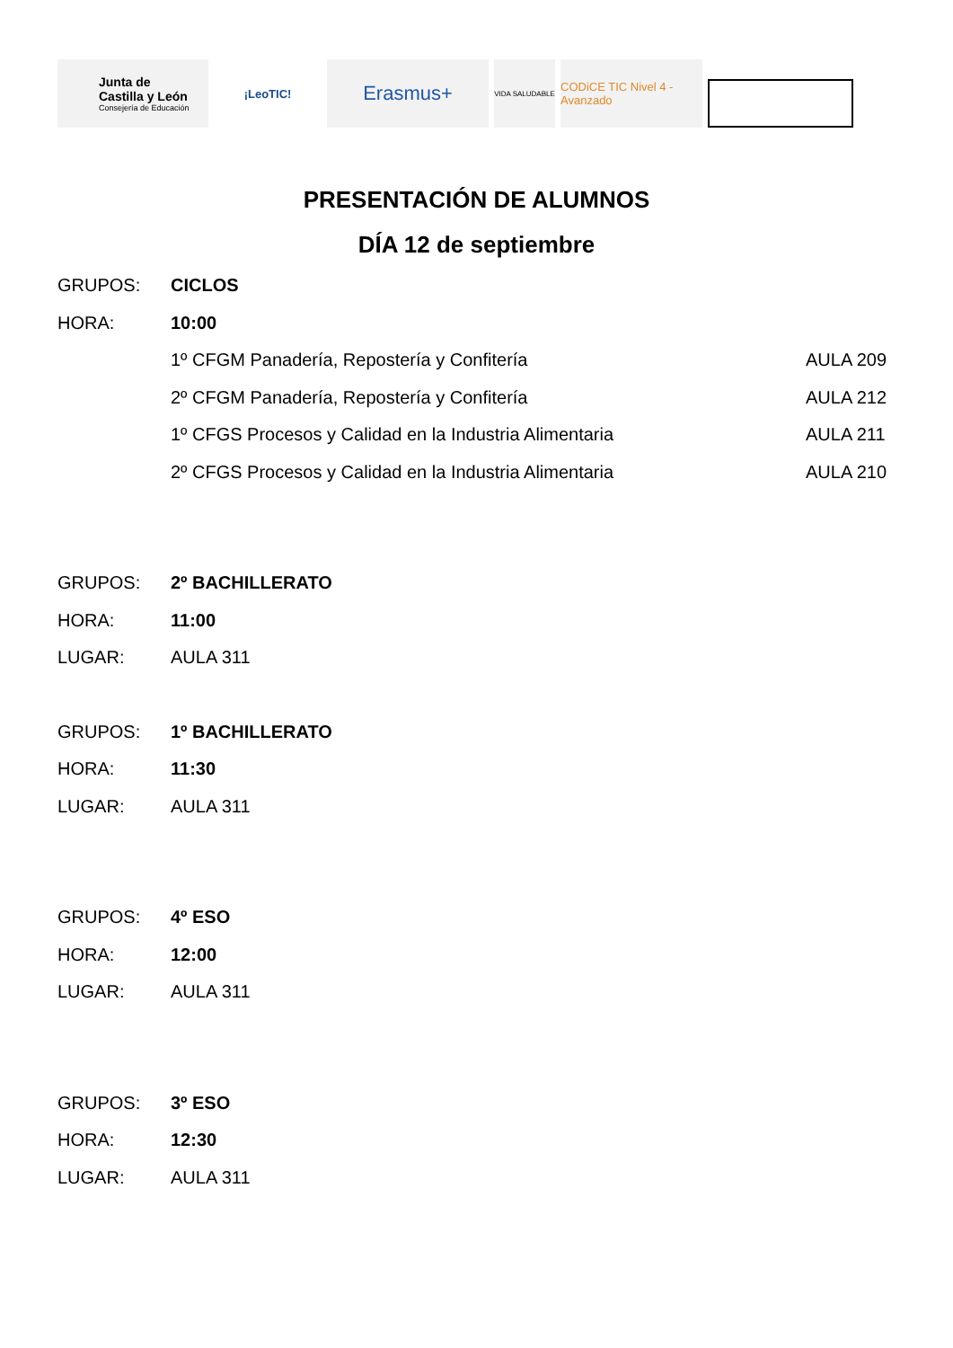Junta de
Castilla y León
Consejería de Educación
¡LeoTIC!
Erasmus+
VIDA SALUDABLE
CODiCE TIC Nivel 4 - Avanzado
PRESENTACIÓN DE ALUMNOS
DÍA 12 de septiembre
GRUPOS: CICLOS
HORA: 10:00
1º CFGM Panadería, Repostería y Confitería
AULA 209
2º CFGM Panadería, Repostería y Confitería
AULA 212
1º CFGS Procesos y Calidad en la Industria Alimentaria
AULA 211
2º CFGS Procesos y Calidad en la Industria Alimentaria
AULA 210
GRUPOS: 2º BACHILLERATO
HORA: 11:00
LUGAR: AULA 311
GRUPOS: 1º BACHILLERATO
HORA: 11:30
LUGAR: AULA 311
GRUPOS: 4º ESO
HORA: 12:00
LUGAR: AULA 311
GRUPOS: 3º ESO
HORA: 12:30
LUGAR: AULA 311